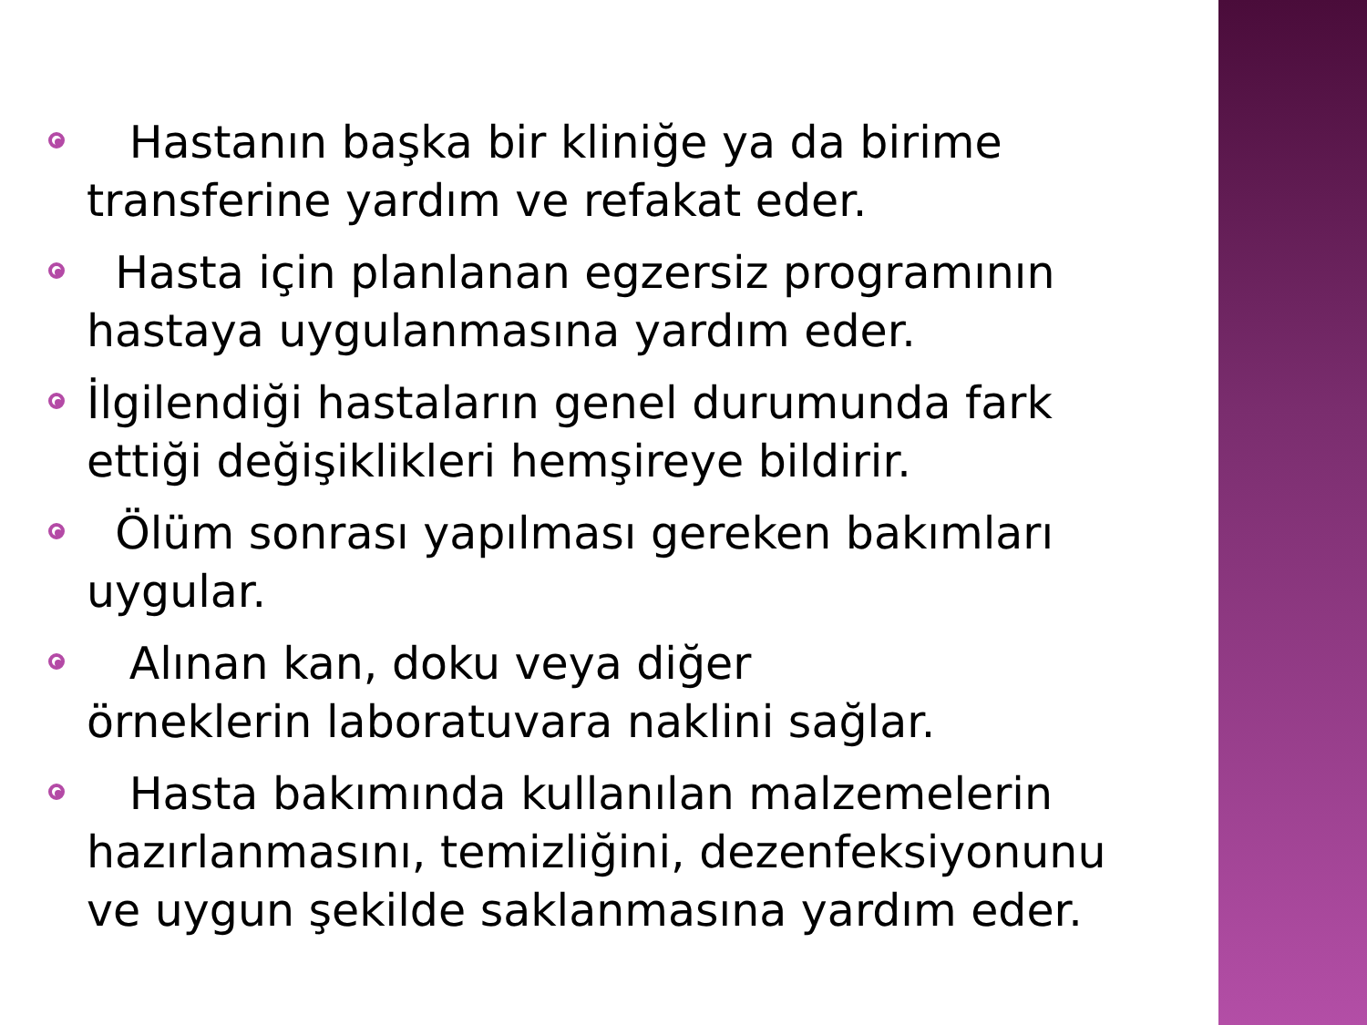Hastanın başka bir kliniğe ya da birime transferine yardım ve refakat eder.
Hasta için planlanan egzersiz programının hastaya uygulanmasına yardım eder.
İlgilendiği hastaların genel durumunda fark ettiği değişiklikleri hemşireye bildirir.
Ölüm sonrası yapılması gereken bakımları uygular.
Alınan kan, doku veya diğer
örneklerin laboratuvara naklini sağlar.
Hasta bakımında kullanılan malzemelerin hazırlanmasını, temizliğini, dezenfeksiyonunu ve uygun şekilde saklanmasına yardım eder.